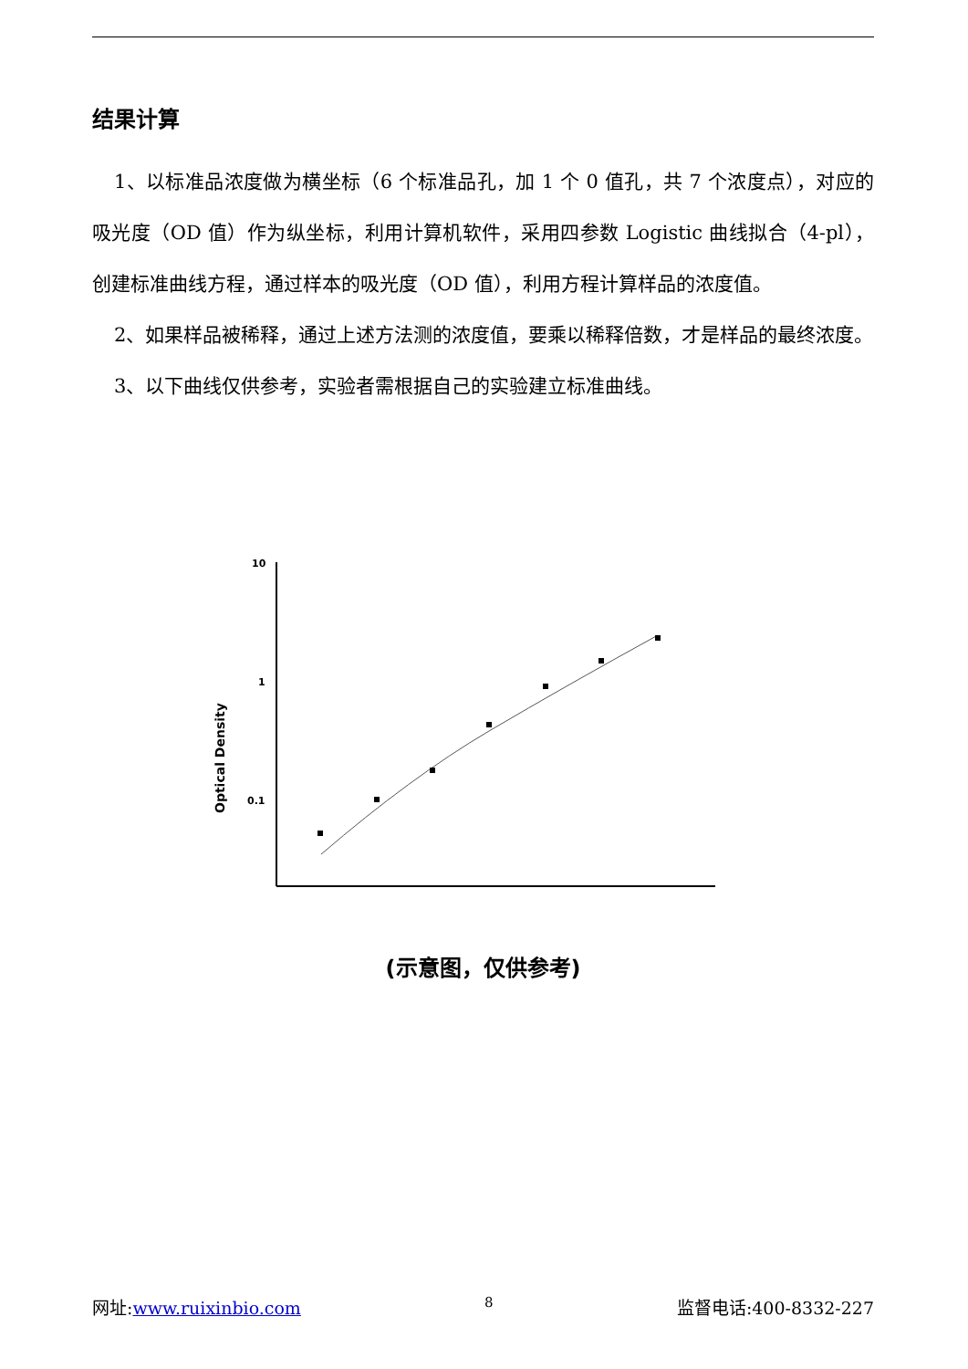结果计算
1、以标准品浓度做为横坐标（6 个标准品孔，加 1 个 0 值孔，共 7 个浓度点），对应的吸光度（OD 值）作为纵坐标，利用计算机软件，采用四参数 Logistic 曲线拟合（4-pl），创建标准曲线方程，通过样本的吸光度（OD 值），利用方程计算样品的浓度值。
2、如果样品被稀释，通过上述方法测的浓度值，要乘以稀释倍数，才是样品的最终浓度。
3、以下曲线仅供参考，实验者需根据自己的实验建立标准曲线。
Optical Density
10
1
0.1
(示意图，仅供参考)
网址:www.ruixinbio.com 8 监督电话:400-8332-227